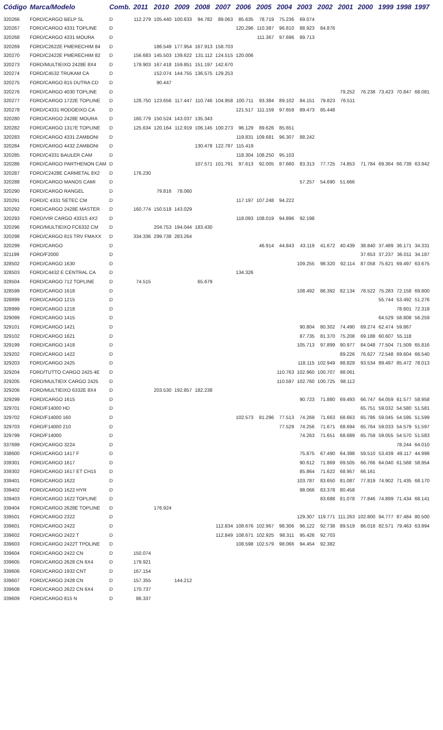| Código | Marca/Modelo | Comb. | 2011 | 2010 | 2009 | 2008 | 2007 | 2006 | 2005 | 2004 | 2003 | 2002 | 2001 | 2000 | 1999 | 1998 | 1997 |
| --- | --- | --- | --- | --- | --- | --- | --- | --- | --- | --- | --- | --- | --- | --- | --- | --- | --- |
| 320266 | FORD/CARGO BELP SL | D | 112.279 | 105.440 | 100.633 | 94.782 | 89.063 | 85.635 | 78.719 | 75.236 | 69.074 | | | | | | |
| 320267 | FORD/CARGO 4331 TOPLINE | D | | | | | | 120.296 | 110.387 | 96.810 | 88.923 | 84.876 | | | | | |
| 320268 | FORD/CARGO 4331 MOURA | D | | | | | | | 111.367 | 97.696 | 89.713 | | | | | | |
| 320269 | FORD/C2622E PMERECHIM 84 | D | | 186.549 | 177.954 | 167.913 | 158.703 | | | | | | | | | | |
| 320270 | FORD/C2422E PMERECHIM 82 | D | 156.683 | 145.503 | 139.622 | 131.112 | 124.515 | 120.006 | | | | | | | | | |
| 320273 | FORD/MULTIEIXO 2428E 8X4 | D | 179.903 | 167.418 | 159.851 | 151.197 | 142.670 | | | | | | | | | | |
| 320274 | FORD/C4532 TRUKAM CA | D | | 152.074 | 144.755 | 136.575 | 129.253 | | | | | | | | | | |
| 320275 | FORD/CARGO 815 DUTRA CD | D | | 90.447 | | | | | | | | | | | | | |
| 320276 | FORD/CARGO 4030 TOPLINE | D | | | | | | | | | | | 79.252 | 76.238 | 73.423 | 70.847 | 68.081 |
| 320277 | FORD/CARGO 1722E TOPLINE | D | 128.750 | 123.656 | 117.447 | 110.746 | 104.958 | 100.711 | 93.384 | 89.102 | 84.151 | 79.823 | 76.511 | | | | |
| 320278 | FORD/C4331 RODOEIXO CA | D | | | | | | 121.517 | 111.159 | 97.659 | 89.473 | 85.448 | | | | | |
| 320280 | FORD/CARGO 2428E MOURA | D | 160.779 | 150.524 | 143.037 | 135.343 | | | | | | | | | | | |
| 320282 | FORD/CARGO 1317E TOPLINE | D | 125.634 | 120.164 | 112.919 | 106.145 | 100.273 | 96.129 | 89.626 | 85.651 | | | | | | | |
| 320283 | FORD/CARGO 4331 ZAMBONI | D | | | | | | 119.831 | 109.681 | 96.307 | 88.242 | | | | | | |
| 320284 | FORD/CARGO 4432 ZAMBONI | D | | | | 130.478 | 122.797 | 115.419 | | | | | | | | | |
| 320285 | FORD/C4331 BAULER CAM | D | | | | | | 118.304 | 108.250 | 95.103 | | | | | | | |
| 320286 | FORD/CARGO PARTHENON CAM | D | | | | 107.571 | 101.791 | 97.613 | 92.005 | 87.660 | 83.313 | 77.725 | 74.853 | 71.784 | 69.364 | 66.739 | 63.942 |
| 320287 | FORD/C2428E CARMETAL 8X2 | D | 176.230 | | | | | | | | | | | | | | |
| 320288 | FORD/CARGO MANOS CAMI | D | | | | | | | | | 57.257 | 54.690 | 51.666 | | | | |
| 320290 | FORD/CARGO RANGEL | D | | 79.816 | 78.060 | | | | | | | | | | | | |
| 320291 | FORD/C 4331 SETEC CM | D | | | | | | 117.197 | 107.248 | 94.222 | | | | | | | |
| 320292 | FORD/CARGO 2428E MASTER | D | 160.774 | 150.518 | 143.029 | | | | | | | | | | | | |
| 320293 | FORD/VIR CARGO 4331S 4X2 | D | | | | | | 118.093 | 108.019 | 94.896 | 92.198 | | | | | | |
| 320296 | FORD/MULTIEIXO FC6332 CM | D | | 204.753 | 194.044 | 183.430 | | | | | | | | | | | |
| 320298 | FORD/CARGO 815 TRV FMAXX | D | 334.336 | 299.738 | 283.264 | | | | | | | | | | | | |
| 320299 | FORD/CARGO | D | | | | | | | 46.914 | 44.843 | 43.119 | 41.672 | 40.439 | 38.840 | 37.489 | 36.171 | 34.331 |
| 321199 | FORD/F2000 | D | | | | | | | | | | | | 37.653 | 37.237 | 36.011 | 34.187 |
| 328502 | FORD/CARGO 1630 | D | | | | | | | | | 109.255 | 98.320 | 92.114 | 87.058 | 75.621 | 69.497 | 63.675 |
| 328503 | FORD/C4432 E CENTRAL CA | D | | | | | | 134.326 | | | | | | | | | |
| 328504 | FORD/CARGO 712 TOPLINE | D | 74.515 | | | 65.679 | | | | | | | | | | | |
| 328599 | FORD/CARGO 1618 | D | | | | | | | | | 108.492 | 86.392 | 82.134 | 78.522 | 75.283 | 72.158 | 69.800 |
| 328899 | FORD/CARGO 1215 | D | | | | | | | | | | | | | 55.744 | 53.492 | 51.276 |
| 328999 | FORD/CARGO 1218 | D | | | | | | | | | | | | | | 78.601 | 72.318 |
| 329099 | FORD/CARGO 1415 | D | | | | | | | | | | | | | 64.529 | 58.808 | 56.259 |
| 329101 | FORD/CARGO 1421 | D | | | | | | | | | 90.804 | 80.302 | 74.490 | 69.274 | 62.474 | 59.867 | |
| 329102 | FORD/CARGO 1621 | D | | | | | | | | | 87.735 | 81.370 | 75.208 | 69.188 | 60.607 | 55.118 | |
| 329199 | FORD/CARGO 1418 | D | | | | | | | | | 105.713 | 97.899 | 90.977 | 84.048 | 77.504 | 71.509 | 65.816 |
| 329202 | FORD/CARGO 1422 | D | | | | | | | | | | | 89.226 | 76.627 | 72.548 | 69.604 | 66.540 |
| 329203 | FORD/CARGO 2425 | D | | | | | | | | | 118.115 | 102.949 | 98.829 | 93.534 | 89.497 | 85.472 | 78.013 |
| 329204 | FORD/TUTTO CARGO 2425 4E | D | | | | | | | | 110.763 | 102.960 | 100.707 | 98.061 | | | | |
| 329205 | FORD/MULTIEIX CARGO 2425 | D | | | | | | | | 110.597 | 102.760 | 100.725 | 98.112 | | | | |
| 329206 | FORD/MULTIEIXO 6332E 8X4 | D | | 203.530 | 192.857 | 182.238 | | | | | | | | | | | |
| 329299 | FORD/CARGO 1615 | D | | | | | | | | | 90.723 | 71.880 | 69.493 | 66.747 | 64.059 | 61.577 | 58.958 |
| 329701 | FORD/F14000 HD | D | | | | | | | | | | | | 65.751 | 59.032 | 54.580 | 51.581 |
| 329702 | FORD/F14000 160 | D | | | | | | 102.573 | 81.296 | 77.513 | 74.269 | 71.663 | 68.663 | 65.786 | 59.045 | 54.595 | 51.599 |
| 329703 | FORD/F14000 210 | D | | | | | | | | 77.529 | 74.256 | 71.671 | 68.694 | 65.764 | 59.033 | 54.579 | 51.597 |
| 329799 | FORD/F14000 | D | | | | | | | | | 74.263 | 71.651 | 68.689 | 65.759 | 59.055 | 54.570 | 51.583 |
| 337699 | FORD/CARGO 3224 | D | | | | | | | | | | | | | | 78.244 | 64.010 |
| 338600 | FORD/CARGO 1417 F | D | | | | | | | | | 75.875 | 67.490 | 64.398 | 59.510 | 53.439 | 49.117 | 44.998 |
| 339301 | FORD/CARGO 1617 | D | | | | | | | | | 90.612 | 71.869 | 69.505 | 66.766 | 64.040 | 61.568 | 58.954 |
| 339302 | FORD/CARGO 1617 ET CH15 | D | | | | | | | | | 85.864 | 71.622 | 68.957 | 66.161 | | | |
| 339401 | FORD/CARGO 1622 | D | | | | | | | | | 103.787 | 83.650 | 81.087 | 77.819 | 74.902 | 71.435 | 68.170 |
| 339402 | FORD/CARGO 1622 HYR | D | | | | | | | | | 98.066 | 83.378 | 80.458 | | | | |
| 339403 | FORD/CARGO 1622 TOPLINE | D | | | | | | | | | | 83.688 | 81.078 | 77.846 | 74.899 | 71.434 | 68.141 |
| 339404 | FORD/CARGO 2628E TOPLINE | D | | 176.924 | | | | | | | | | | | | | |
| 339501 | FORD/CARGO 2322 | D | | | | | | | | | 129.307 | 119.771 | 111.263 | 102.800 | 94.777 | 87.484 | 80.500 |
| 339601 | FORD/CARGO 2422 | D | | | | | 112.834 | 108.676 | 102.967 | 98.306 | 96.122 | 92.738 | 89.519 | 86.018 | 82.571 | 79.463 | 63.994 |
| 339602 | FORD/CARGO 2422 T | D | | | | | 112.849 | 108.671 | 102.925 | 98.311 | 95.426 | 92.703 | | | | | |
| 339603 | FORD/CARGO 2422T TPOLINE | D | | | | | | 108.598 | 102.579 | 98.066 | 94.454 | 92.382 | | | | | |
| 339604 | FORD/CARGO 2422 CN | D | 150.074 | | | | | | | | | | | | | | |
| 339605 | FORD/CARGO 2628 CN 6X4 | D | 179.921 | | | | | | | | | | | | | | |
| 339606 | FORD/CARGO 1932 CNT | D | 167.154 | | | | | | | | | | | | | | |
| 339607 | FORD/CARGO 2428 CN | D | 157.355 | | 144.212 | | | | | | | | | | | | |
| 339608 | FORD/CARGO 2622 CN 6X4 | D | 170.737 | | | | | | | | | | | | | | |
| 339609 | FORD/CARGO 815 N | D | 86.337 | | | | | | | | | | | | | | |